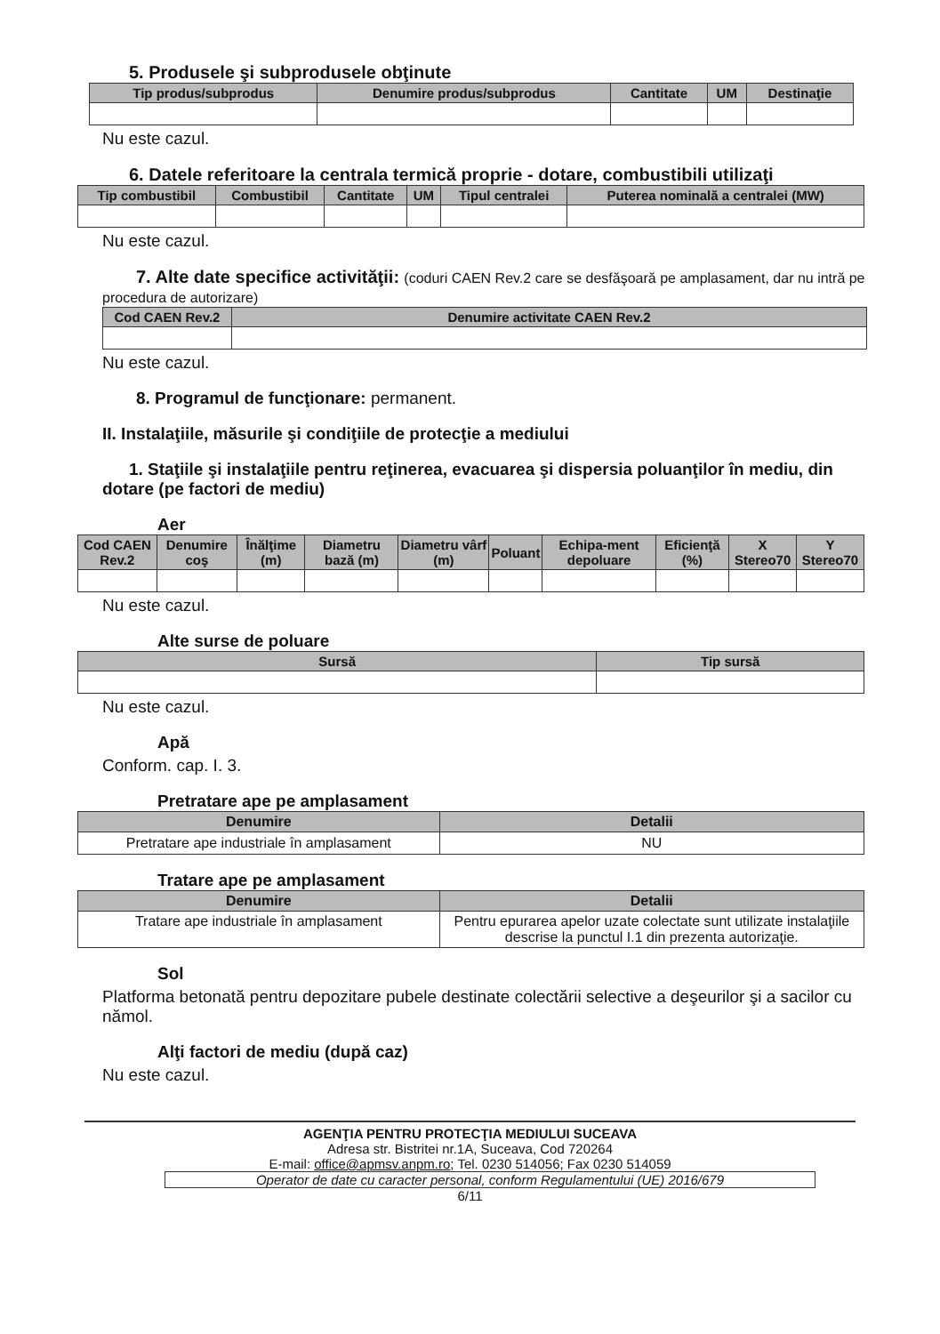5. Produsele şi subprodusele obţinute
| Tip produs/subprodus | Denumire produs/subprodus | Cantitate | UM | Destinaţie |
| --- | --- | --- | --- | --- |
Nu este cazul.
6. Datele referitoare la centrala termică proprie - dotare, combustibili utilizaţi
| Tip combustibil | Combustibil | Cantitate | UM | Tipul centralei | Puterea nominală a centralei (MW) |
| --- | --- | --- | --- | --- | --- |
Nu este cazul.
7. Alte date specifice activităţii: (coduri CAEN Rev.2 care se desfăşoară pe amplasament, dar nu intră pe procedura de autorizare)
| Cod CAEN Rev.2 | Denumire activitate CAEN Rev.2 |
| --- | --- |
Nu este cazul.
8. Programul de funcţionare: permanent.
II. Instalaţiile, măsurile şi condiţiile de protecţie a mediului
1. Staţiile şi instalaţiile pentru reţinerea, evacuarea şi dispersia poluanţilor în mediu, din dotare (pe factori de mediu)
Aer
| Cod CAEN Rev.2 | Denumire coş | Înălţime (m) | Diametru bază (m) | Diametru vârf (m) | Poluant | Echipa-ment depoluare | Eficienţă (%) | X Stereo70 | Y Stereo70 |
| --- | --- | --- | --- | --- | --- | --- | --- | --- | --- |
Nu este cazul.
Alte surse de poluare
| Sursă | Tip sursă |
| --- | --- |
Nu este cazul.
Apă
Conform. cap. I. 3.
Pretratare ape pe amplasament
| Denumire | Detalii |
| --- | --- |
| Pretratare ape industriale în amplasament | NU |
Tratare ape pe amplasament
| Denumire | Detalii |
| --- | --- |
| Tratare ape industriale în amplasament | Pentru epurarea apelor uzate colectate sunt utilizate instalaţiile descrise la punctul I.1 din prezenta autorizaţie. |
Sol
Platforma betonată pentru depozitare pubele destinate colectării selective a deşeurilor şi a sacilor cu nămol.
Alţi factori de mediu (după caz)
Nu este cazul.
AGENŢIA PENTRU PROTECŢIA MEDIULUI SUCEAVA
Adresa str. Bistritei nr.1A, Suceava, Cod 720264
E-mail: office@apmsv.anpm.ro; Tel. 0230 514056; Fax 0230 514059
Operator de date cu caracter personal, conform Regulamentului (UE) 2016/679
6/11